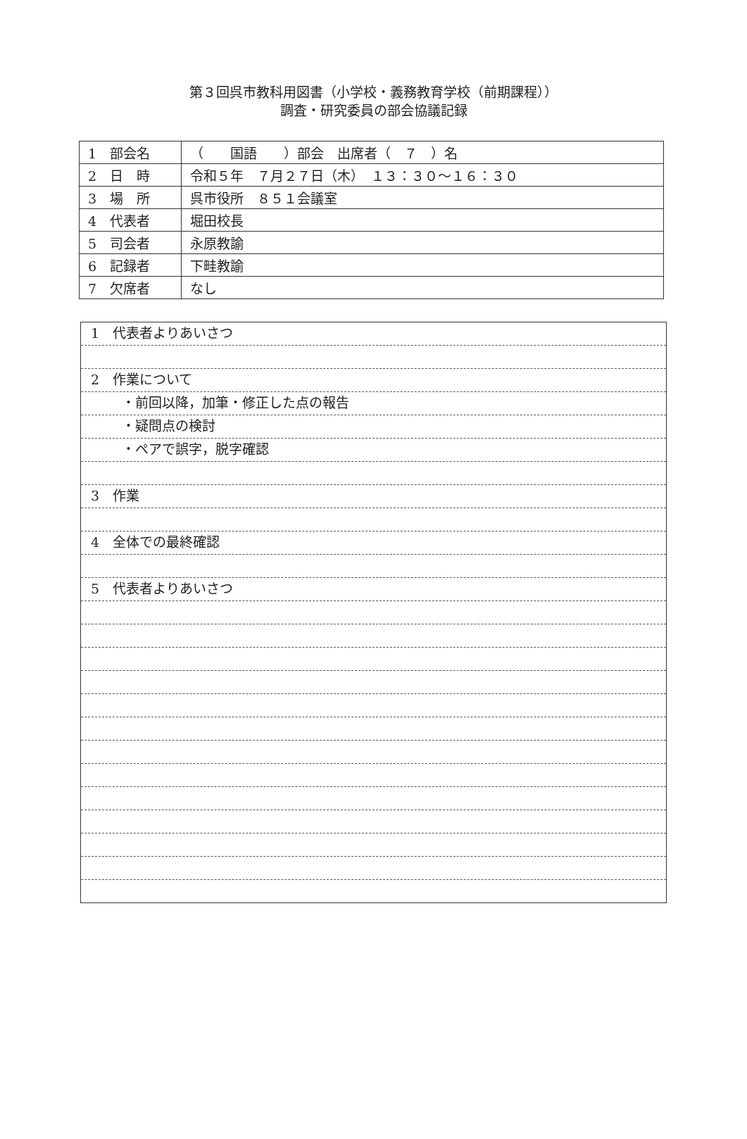第３回呉市教科用図書（小学校・義務教育学校（前期課程））
調査・研究委員の部会協議記録
| 1 部会名 | （ 国語 ）部会 出席者（ ７ ）名 |
| 2 日 時 | 令和５年 ７月２７日（木） １３：３０～１６：３０ |
| 3 場 所 | 呉市役所 ８５１会議室 |
| 4 代表者 | 堀田校長 |
| 5 司会者 | 永原教諭 |
| 6 記録者 | 下畦教諭 |
| 7 欠席者 | なし |
1　代表者よりあいさつ
2　作業について
・前回以降，加筆・修正した点の報告
・疑問点の検討
・ペアで誤字，脱字確認
3　作業
4　全体での最終確認
5　代表者よりあいさつ